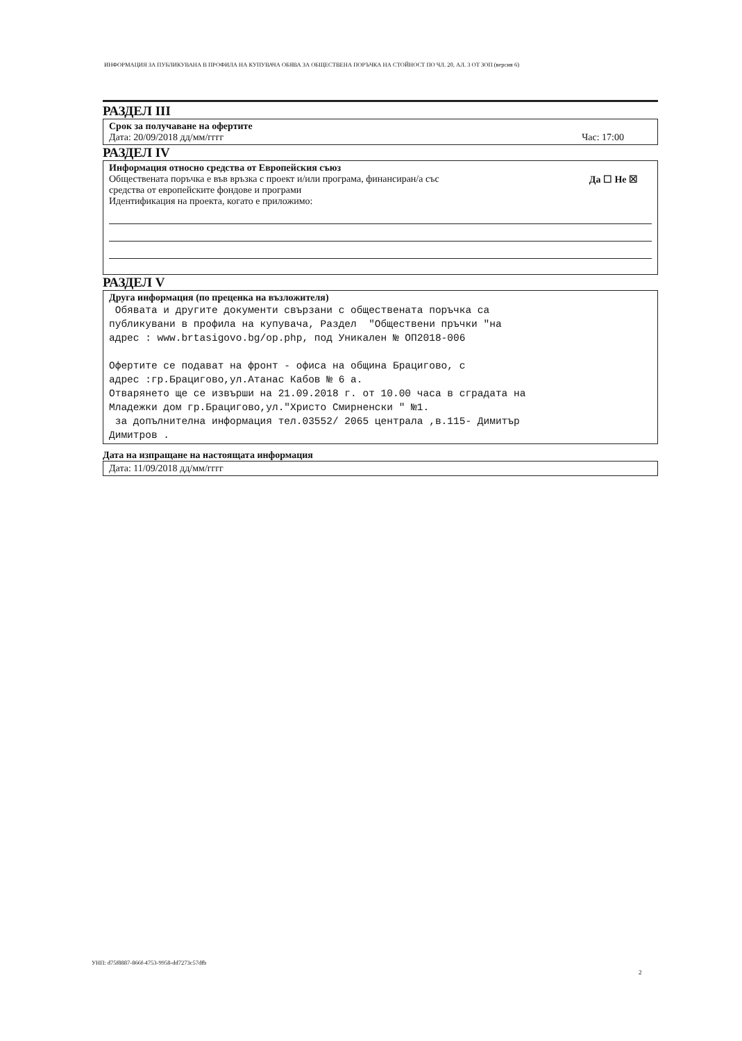ИНФОРМАЦИЯ ЗА ПУБЛИКУВАНА В ПРОФИЛА НА КУПУВАЧА ОБЯВА ЗА ОБЩЕСТВЕНА ПОРЪЧКА НА СТОЙНОСТ ПО ЧЛ. 20, АЛ. 3 ОТ ЗОП (версия 6)
РАЗДЕЛ III
Срок за получаване на офертите
Дата: 20/09/2018 дд/мм/гггг Час: 17:00
РАЗДЕЛ IV
Информация относно средства от Европейския съюз
Обществената поръчка е във връзка с проект и/или програма, финансиран/а със
средства от европейските фондове и програми Да ☐ Не ☒
Идентификация на проекта, когато е приложимо:
РАЗДЕЛ V
Друга информация (по преценка на възложителя)
Обявата и другите документи свързани с обществената поръчка са публикувани в профила на купувача, Раздел "Обществени пръчки "на адрес : www.brtasigovo.bg/op.php, под Уникален № ОП2018-006 Офертите се подават на фронт - офиса на община Брацигово, с адрес :гр.Брацигово,ул.Атанас Кабов № 6 а. Отварянето ще се извърши на 21.09.2018 г. от 10.00 часа в сградата на Младежки дом гр.Брацигово,ул."Христо Смирненски " №1. за допълнителна информация тел.03552/ 2065 централа ,в.115- Димитър Димитров .
Дата на изпращане на настоящата информация
Дата: 11/09/2018 дд/мм/гггг
УНП: d75f8887-866f-4753-9958-dd7273c57dfb
2